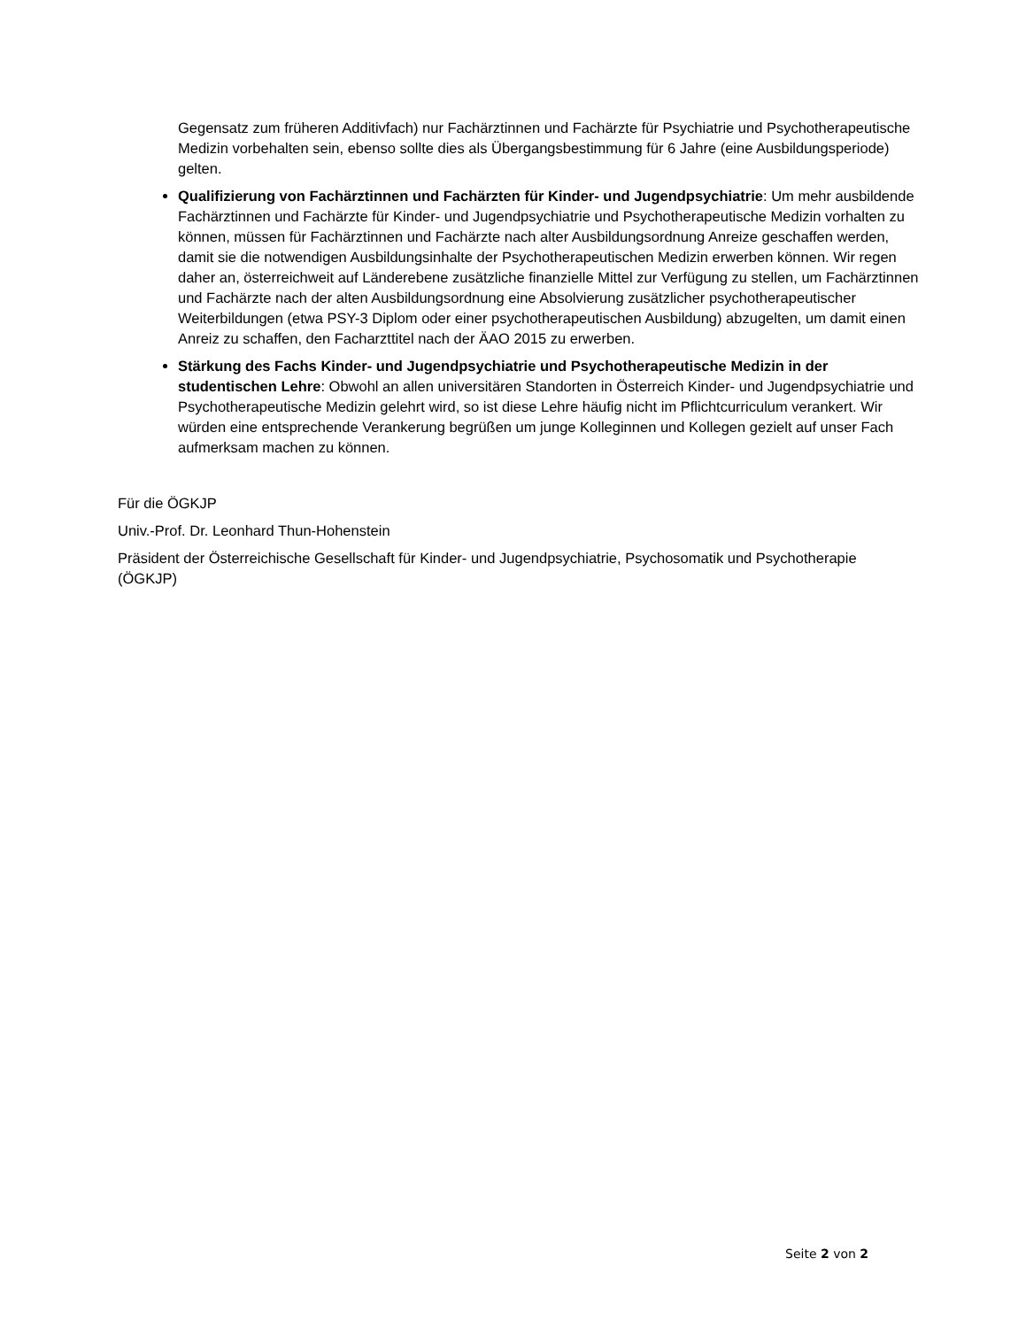Gegensatz zum früheren Additivfach) nur Fachärztinnen und Fachärzte für Psychiatrie und Psychotherapeutische Medizin vorbehalten sein, ebenso sollte dies als Übergangsbestimmung für 6 Jahre (eine Ausbildungsperiode) gelten.
Qualifizierung von Fachärztinnen und Fachärzten für Kinder- und Jugendpsychiatrie: Um mehr ausbildende Fachärztinnen und Fachärzte für Kinder- und Jugendpsychiatrie und Psychotherapeutische Medizin vorhalten zu können, müssen für Fachärztinnen und Fachärzte nach alter Ausbildungsordnung Anreize geschaffen werden, damit sie die notwendigen Ausbildungsinhalte der Psychotherapeutischen Medizin erwerben können. Wir regen daher an, österreichweit auf Länderebene zusätzliche finanzielle Mittel zur Verfügung zu stellen, um Fachärztinnen und Fachärzte nach der alten Ausbildungsordnung eine Absolvierung zusätzlicher psychotherapeutischer Weiterbildungen (etwa PSY-3 Diplom oder einer psychotherapeutischen Ausbildung) abzugelten, um damit einen Anreiz zu schaffen, den Facharzttitel nach der ÄAO 2015 zu erwerben.
Stärkung des Fachs Kinder- und Jugendpsychiatrie und Psychotherapeutische Medizin in der studentischen Lehre: Obwohl an allen universitären Standorten in Österreich Kinder- und Jugendpsychiatrie und Psychotherapeutische Medizin gelehrt wird, so ist diese Lehre häufig nicht im Pflichtcurriculum verankert. Wir würden eine entsprechende Verankerung begrüßen um junge Kolleginnen und Kollegen gezielt auf unser Fach aufmerksam machen zu können.
Für die ÖGKJP
Univ.-Prof. Dr. Leonhard Thun-Hohenstein
Präsident der Österreichische Gesellschaft für Kinder- und Jugendpsychiatrie, Psychosomatik und Psychotherapie (ÖGKJP)
Seite 2 von 2